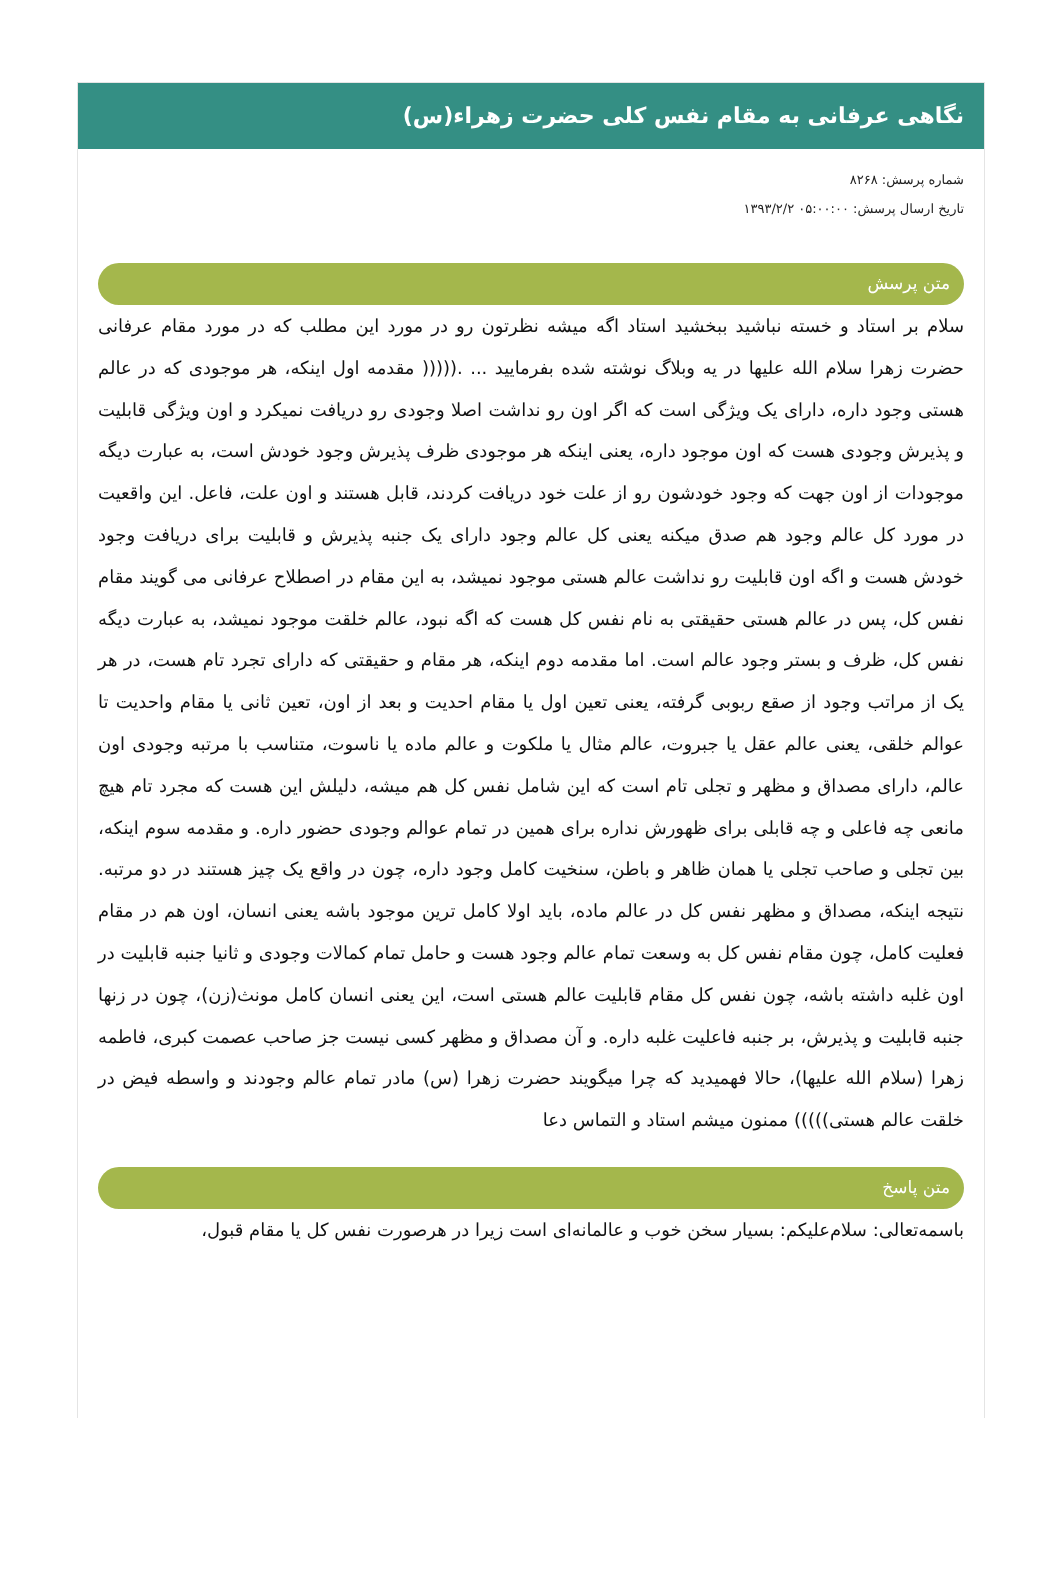نگاهی عرفانی به مقام نفس کلی حضرت زهراء(س)
شماره پرسش: ۸۲۶۸
تاریخ ارسال پرسش: ۰۵:۰۰:۰۰ ۱۳۹۳/۲/۲
متن پرسش
سلام بر استاد و خسته نباشید ببخشید استاد اگه میشه نظرتون رو در مورد این مطلب که در مورد مقام عرفانی حضرت زهرا سلام الله علیها در یه وبلاگ نوشته شده بفرمایید ... .((((( مقدمه اول اینکه، هر موجودی که در عالم هستی وجود داره، دارای یک ویژگی است که اگر اون رو نداشت اصلا وجودی رو دریافت نمیکرد و اون ویژگی قابلیت و پذیرش وجودی هست که اون موجود داره، یعنی اینکه هر موجودی ظرف پذیرش وجود خودش است، به عبارت دیگه موجودات از اون جهت که وجود خودشون رو از علت خود دریافت کردند، قابل هستند و اون علت، فاعل. این واقعیت در مورد کل عالم وجود هم صدق میکنه یعنی کل عالم وجود دارای یک جنبه پذیرش و قابلیت برای دریافت وجود خودش هست و اگه اون قابلیت رو نداشت عالم هستی موجود نمیشد، به این مقام در اصطلاح عرفانی می گویند مقام نفس کل، پس در عالم هستی حقیقتی به نام نفس کل هست که اگه نبود، عالم خلقت موجود نمیشد، به عبارت دیگه نفس کل، ظرف و بستر وجود عالم است. اما مقدمه دوم اینکه، هر مقام و حقیقتی که دارای تجرد تام هست، در هر یک از مراتب وجود از صقع ربوبی گرفته، یعنی تعین اول یا مقام احدیت و بعد از اون، تعین ثانی یا مقام واحدیت تا عوالم خلقی، یعنی عالم عقل یا جبروت، عالم مثال یا ملکوت و عالم ماده یا ناسوت، متناسب با مرتبه وجودی اون عالم، دارای مصداق و مظهر و تجلی تام است که این شامل نفس کل هم میشه، دلیلش این هست که مجرد تام هیچ مانعی چه فاعلی و چه قابلی برای ظهورش نداره برای همین در تمام عوالم وجودی حضور داره. و مقدمه سوم اینکه، بین تجلی و صاحب تجلی یا همان ظاهر و باطن، سنخیت کامل وجود داره، چون در واقع یک چیز هستند در دو مرتبه. نتیجه اینکه، مصداق و مظهر نفس کل در عالم ماده، باید اولا کامل ترین موجود باشه یعنی انسان، اون هم در مقام فعلیت کامل، چون مقام نفس کل به وسعت تمام عالم وجود هست و حامل تمام کمالات وجودی و ثانیا جنبه قابلیت در اون غلبه داشته باشه، چون نفس کل مقام قابلیت عالم هستی است، این یعنی انسان کامل مونث(زن)، چون در زنها جنبه قابلیت و پذیرش، بر جنبه فاعلیت غلبه داره. و آن مصداق و مظهر کسی نیست جز صاحب عصمت کبری، فاطمه زهرا (سلام الله علیها)، حالا فهمیدید که چرا میگویند حضرت زهرا (س) مادر تمام عالم وجودند و واسطه فیض در خلقت عالم هستی))))) ممنون میشم استاد و التماس دعا
متن پاسخ
باسمه‌تعالی: سلام‌علیکم: بسیار سخن خوب و عالمانه‌ای است زیرا در هرصورت نفس کل یا مقام قبول،